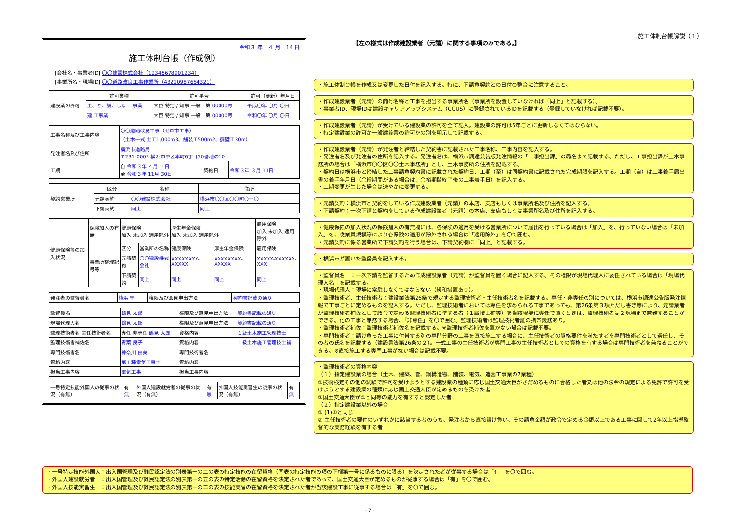施工体制台帳解説（１）
令和３ 年　４ 月　14 日
施工体制台帳（作成例）
[会社名・事業者ID] 〇〇建設株式会社（12345678901234）
[事業所名・現場ID] 〇〇道路改良工事作業所（43210987654321）
| 建設業の許可 | 許可業種 | 許可番号 | 許可（更新）年月日 |
| | 土、と、舗、しゅ 工事業 | 大臣 特定 / 知事 一般 第 00000号 | 平成〇年 〇月 〇日 |
| | 建 工事業 | 大臣 特定 / 知事 一般 第 00000号 | 令和〇年 〇月 〇日 |
| 工事名称及び工事内容 | 〇〇道路改良工事（ゼロ市工事） （土木一式 土工1,000m3、舗装工500m2、擁壁工30m） | | |
| 発注者名及び住所 | 横浜市道路局 〒231-0005 横浜市中区本町6丁目50番地の10 | | |
| 工期 | 自 令和３年 ４月 １日 至 令和３年 11月 30日 | 契約日 | 令和３年 ３月 11日 |
| 契約営業所 | 区分 | 名称 | 住所 |
| | 元請契約 | 〇〇建設株式会社 | 横浜市〇〇区〇〇町〇ー〇 |
| | 下請契約 | 同上 | 同上 |
| 健康保険等の加入状況 | 保険加入の有無 | 健康保険 加入 未加入 適用除外 | | 厚生年金保険 加入 未加入 適用除外 | | 雇用保険 加入 未加入 適用除外 |
| | 事業所整理記号等 | 区分 | 営業所の名称 | 健康保険 | 厚生年金保険 | 雇用保険 |
| | | 元請契約 | 〇〇建設株式会社 | XXXXXXXX-XXXXX | XXXXXXXX-XXXXX | XXXXX-XXXXXX-XXX |
| | | 下請契約 | 同上 | 同上 | 同上 | 同上 |
| 発注者の監督員名 | 横浜 守 | 権限及び意見申出方法 | 契約書記載の通り |
| 監督員名 | 鶴見 太郎 | 権限及び意見申出方法 | 契約書記載の通り |
| 現場代理人名 | 鶴見 太郎 | 権限及び意見申出方法 | 契約書記載の通り |
| 監理技術者名 主任技術者名 | 専任 非専任 鶴見 太郎 | 資格内容 | １級土木施工管理技士 |
| 監理技術者補佐名 | 青葉 良子 | 資格内容 | １級土木施工管理技士補 |
| 専門技術者名 | 神奈川 由美 | 専門技術者名 | |
| 資格内容 | 第１種電気工事士 | 資格内容 | |
| 担当工事内容 | 電気工事 | 担当工事内容 | |
| 一号特定技能外国人の従事の状況（有無） | 有 無 | 外国人建設就労者の従事の状況（有無） | 有 無 | 外国人技能実習生の従事の状況（有無） | 有 無 |
【左の様式は作成建設業者（元請）に関する事項のみである。】
・施工体制台帳を作成又は変更した日付を記入する。特に、下請負契約との日付の整合に注意すること。
・作成建設業者（元請）の商号名称と工事を担当する事業所名（事業所を設置していなければ「同上」と記載する）。
・事業者ID、現場IDは建設キャリアアップシステム（CCUS）に登録されているIDを記載する（登録していなければ記載不要）。
・作成建設業者（元請）が受けている建設業の許可を全て記入。建設業の許可は5年ごとに更新しなくてはならない。
・特定建設業の許可か一般建設業の許可かの別を明示して記載する。
・作成建設業者（元請）が発注者と締結した契約書に記載された工事名称、工事内容を記入する。
・発注者名及び発注者の住所を記入する。発注者名は、横浜市調達公告版発注情報の「工事担当課」の局名まで記載する。ただし、工事担当課が土木事務所の場合は「横浜市〇〇区〇〇土木事務所」とし、土木事務所の住所を記載する。
・契約日は横浜市と締結した工事請負契約書に記載された契約日、工期（至）は同契約書に記載された完成期限を記入する。工期（自）は工事着手届出書の着手年月日（余裕期間がある場合は、余裕期間終了後の工事着手日）を記入する。
・工期変更が生じた場合は速やかに変更する。
・元請契約：横浜市と契約をしている作成建設業者（元請）の本店、支店もしくは事業所名及び住所を記入する。
・下請契約：一次下請と契約をしている作成建設業者（元請）の本店、支店もしくは事業所名及び住所を記入する。
・健康保険の加入状況の保険加入の有無欄には、各保険の適用を受ける営業所について届出を行っている場合は「加入」を、行っていない場合は「未加入」を、従業員規模等により各保険の適用が除外される場合は「適用除外」を〇で囲む。
・元請契約に係る営業所で下請契約を行う場合は、下請契約欄に「同上」と記載する。
・横浜市が置いた監督員を記入する。
・監督員名　：一次下請を監督するため作成建設業者（元請）が監督員を置く場合に記入する。その権限が現場代理人に委任されている場合は「現場代理人名」を記載する。
・現場代理人：現場に常駐しなくてはならない（緩和措置あり）。
・監理技術者、主任技術者：建設業法第26条で規定する監理技術者・主任技術者名を記載する。専任・非専任の別については、横浜市調達公告版発注情報で工事ごとに定めるものを記入する。ただし、監理技術者においては専任を求められる工事であっても、第26条第３項ただし書き等により、元請業者が監理技術者補佐として政令で定める監理技術者に準ずる者（１級技士補等）を当該現場に専任で置くときは、監理技術者は２現場まで兼務することができる。他の工事と兼務する場合、「非専任」を〇で囲む。監理技術者は監理技術者証の携帯義務あり。
・監理技術者補佐：監理技術者補佐名を記載する。※監理技術者補佐を置かない場合は記載不要。
・専門技術者：請け負った工事に付帯する別の専門分野の工事を直接施工する場合に、主任技術者の資格要件を満たす者を専門技術者として選任し、その者の氏名を記載する（建設業法第26条の２）。一式工事の主任技術者が専門工事の主任技術者としての資格を有する場合は専門技術者を兼ねることができる。※直接施工する専門工事がない場合は記載不要。
・監理技術者の資格内容
（１）指定建設業の場合（土木、建築、管、鋼構造物、舗装、電気、造園工事業の7業種）
①技術検定その他の試験で許可を受けようとする建設業の種類に応じ国土交通大臣がさだめるものに合格した者又は他の法令の規定による免許で許可を受けようとする建設業の種類に応じ国土交通大臣が定めるものを受けた者
②国土交通大臣が①と同等の能力を有すると認定した者
（２）指定建設業以外の場合
① (1)①と同じ
② 主任技術者の要件のいずれかに該当する者のうち、発注者から直接請け負い、その請負金額が政令で定める金額以上である工事に関して2年以上指導監督的な実務経験を有する者
・一号特定技能外国人：出入国管理及び難民認定法の別表第一の二の表の特定技能の在留資格（同表の特定技能の項の下欄第一号に係るものに限る）を決定された者が従事する場合は「有」を〇で囲む。
・外国人建設就労者　：出入国管理及び難民認定法の別表第一の五の表の特定活動の在留資格を決定された者であって、国土交通大臣が定めるものが従事する場合は「有」を〇で囲む。
・外国人技能実習生　：出入国管理及び難民認定法の別表第一の二の表の技能実習の在留資格を決定された者が当該建設工事に従事する場合は「有」を〇で囲む。
- 7 -